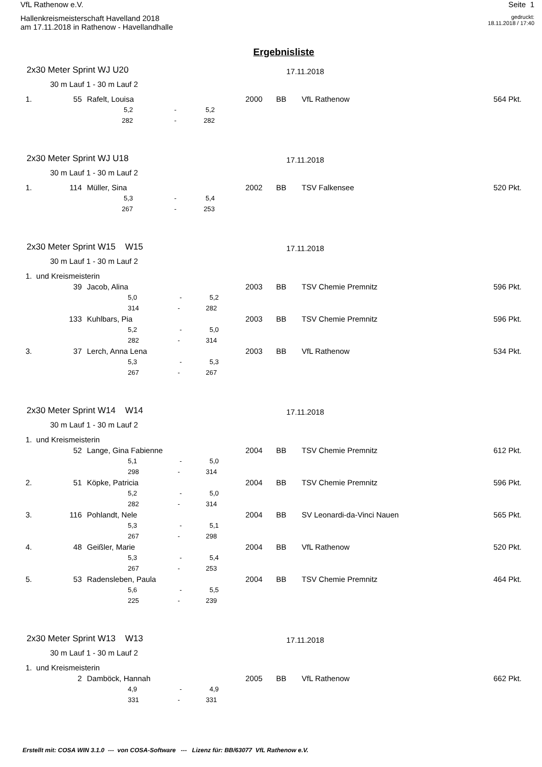VfL Rathenow e.V. Seite 1
Hallenkreismeisterschaft Havelland 2018
am 17.11.2018 in Rathenow - Havellandhalle
gedruckt:
18.11.2018 / 17:40
Ergebnisliste
2x30 Meter Sprint WJ U20
17.11.2018
30 m Lauf 1 - 30 m Lauf 2
| 1. | 55 | Rafelt, Louisa | 2000 | BB | VfL Rathenow | 564 Pkt. |
| 5,2 | - | 5,2 |
| 282 | - | 282 |
2x30 Meter Sprint WJ U18
17.11.2018
30 m Lauf 1 - 30 m Lauf 2
| 1. | 114 | Müller, Sina | 2002 | BB | TSV Falkensee | 520 Pkt. |
| 5,3 | - | 5,4 |
| 267 | - | 253 |
2x30 Meter Sprint W15 W15
17.11.2018
30 m Lauf 1 - 30 m Lauf 2
| 1. und Kreismeisterin | | | | | | |
| | 39 | Jacob, Alina | 2003 | BB | TSV Chemie Premnitz | 596 Pkt. |
| | 5,0 - 5,2 | | | | | |
| | 314 - 282 | | | | | |
| | 133 | Kuhlbars, Pia | 2003 | BB | TSV Chemie Premnitz | 596 Pkt. |
| | 5,2 - 5,0 | | | | | |
| | 282 - 314 | | | | | |
| 3. | 37 | Lerch, Anna Lena | 2003 | BB | VfL Rathenow | 534 Pkt. |
| | 5,3 - 5,3 | | | | | |
| | 267 - 267 | | | | | |
2x30 Meter Sprint W14 W14
17.11.2018
30 m Lauf 1 - 30 m Lauf 2
| 1. und Kreismeisterin | | | | | | |
| | 52 | Lange, Gina Fabienne | 2004 | BB | TSV Chemie Premnitz | 612 Pkt. |
| | 5,1 - 5,0 | | | | | |
| | 298 - 314 | | | | | |
| 2. | 51 | Köpke, Patricia | 2004 | BB | TSV Chemie Premnitz | 596 Pkt. |
| | 5,2 - 5,0 | | | | | |
| | 282 - 314 | | | | | |
| 3. | 116 | Pohlandt, Nele | 2004 | BB | SV Leonardi-da-Vinci Nauen | 565 Pkt. |
| | 5,3 - 5,1 | | | | | |
| | 267 - 298 | | | | | |
| 4. | 48 | Geißler, Marie | 2004 | BB | VfL Rathenow | 520 Pkt. |
| | 5,3 - 5,4 | | | | | |
| | 267 - 253 | | | | | |
| 5. | 53 | Radensleben, Paula | 2004 | BB | TSV Chemie Premnitz | 464 Pkt. |
| | 5,6 - 5,5 | | | | | |
| | 225 - 239 | | | | | |
2x30 Meter Sprint W13 W13
17.11.2018
30 m Lauf 1 - 30 m Lauf 2
| 1. und Kreismeisterin | | | | | | |
| | 2 | Damböck, Hannah | 2005 | BB | VfL Rathenow | 662 Pkt. |
| | 4,9 - 4,9 | | | | | |
| | 331 - 331 | | | | | |
Erstellt mit: COSA WIN 3.1.0 --- von COSA-Software --- Lizenz für: BB/63077 VfL Rathenow e.V.